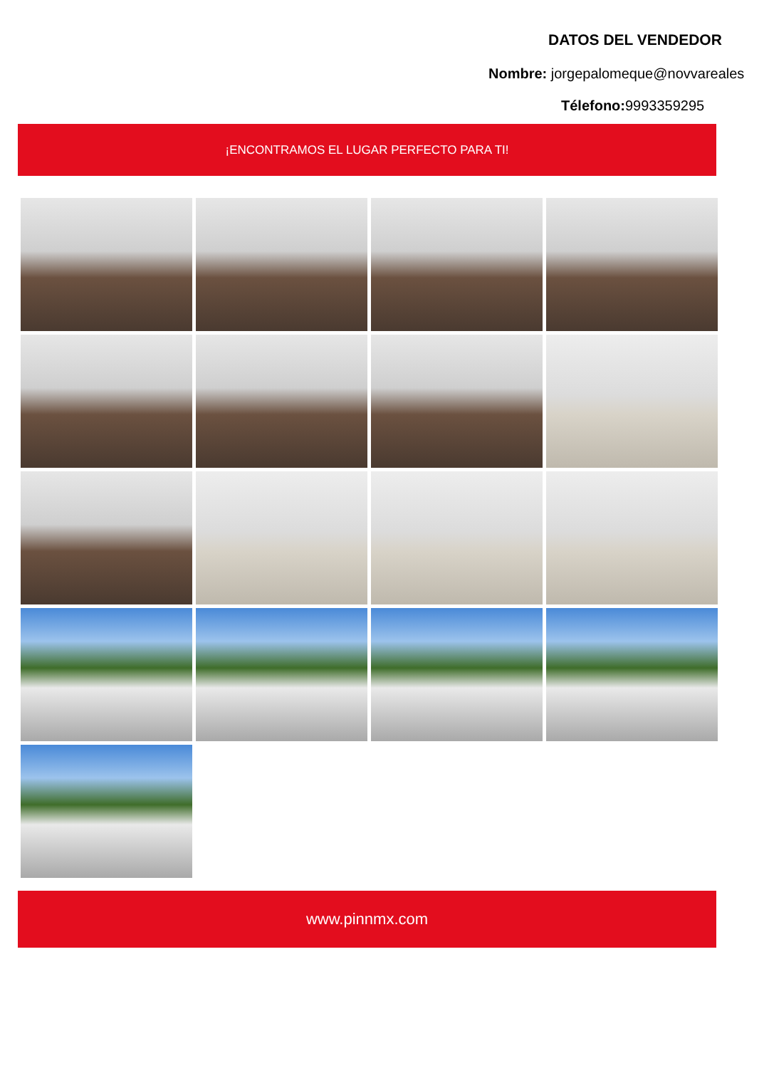DATOS DEL VENDEDOR
Nombre: jorgepalomeque@novvareales
Télefono: 9993359295
¡ENCONTRAMOS EL LUGAR PERFECTO PARA TI!
www.pinnmx.com